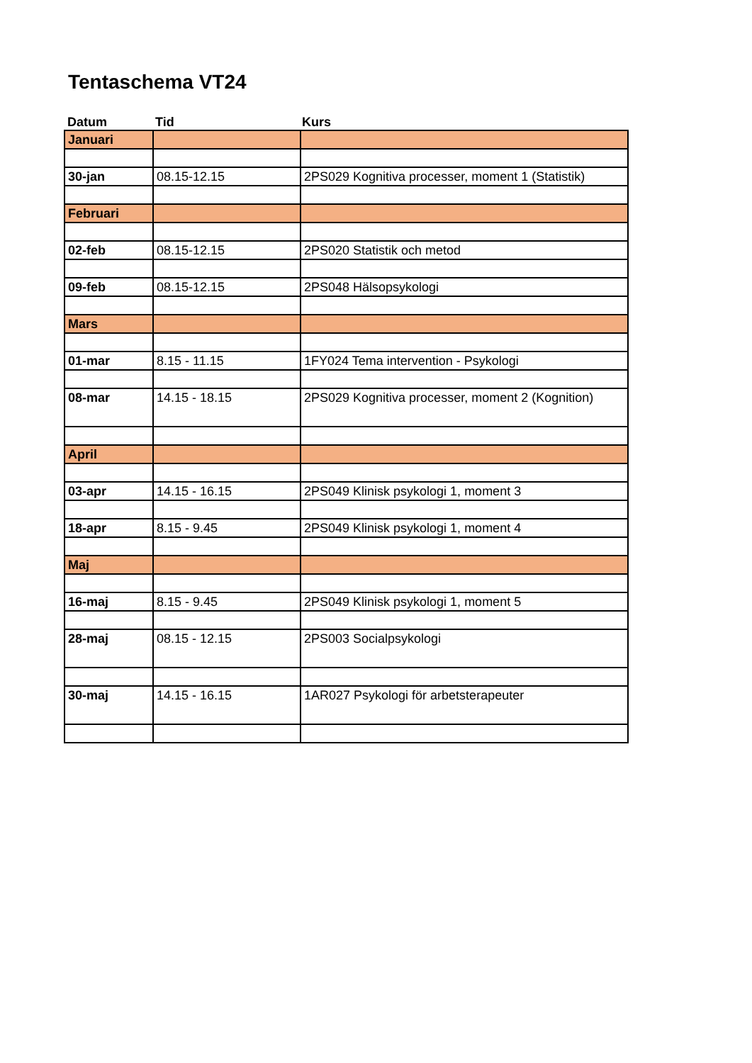Tentaschema VT24
Datum Tid Kurs
| Januari | | |
| 30-jan | 08.15-12.15 | 2PS029 Kognitiva processer, moment 1 (Statistik) |
| Februari | | |
| 02-feb | 08.15-12.15 | 2PS020 Statistik och metod |
| 09-feb | 08.15-12.15 | 2PS048 Hälsopsykologi |
| Mars | | |
| 01-mar | 8.15 - 11.15 | 1FY024 Tema intervention - Psykologi |
| 08-mar | 14.15 - 18.15 | 2PS029 Kognitiva processer, moment 2 (Kognition) |
| April | | |
| 03-apr | 14.15 - 16.15 | 2PS049 Klinisk psykologi 1, moment 3 |
| 18-apr | 8.15 - 9.45 | 2PS049 Klinisk psykologi 1, moment 4 |
| Maj | | |
| 16-maj | 8.15 - 9.45 | 2PS049 Klinisk psykologi 1, moment 5 |
| 28-maj | 08.15 - 12.15 | 2PS003 Socialpsykologi |
| 30-maj | 14.15 - 16.15 | 1AR027 Psykologi för arbetsterapeuter |